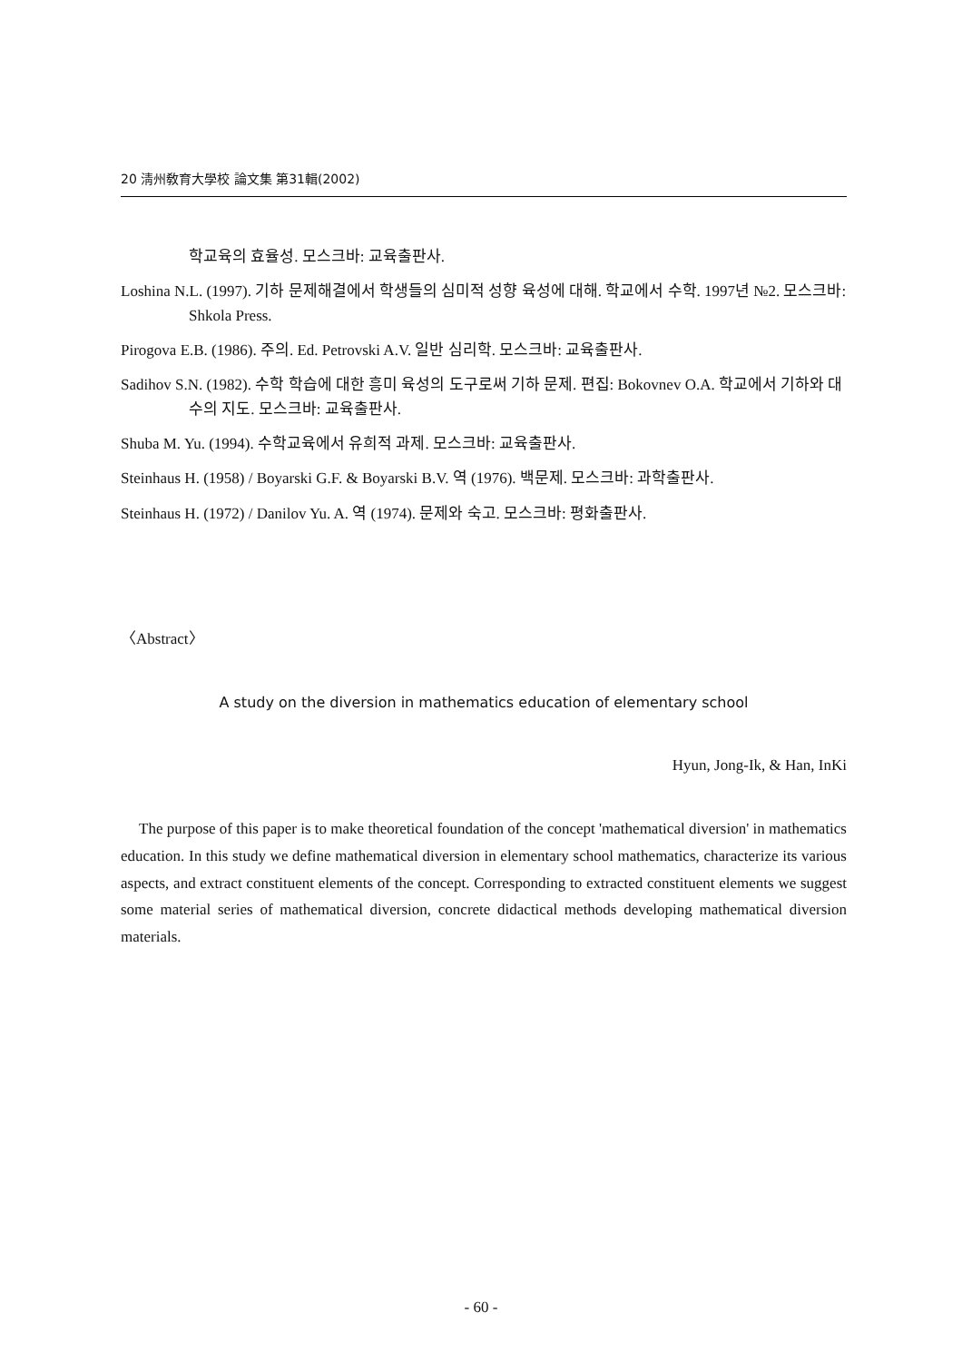20 淸州敎育大學校 論文集 第31輯(2002)
학교육의 효율성. 모스크바: 교육출판사.
Loshina N.L. (1997). 기하 문제해결에서 학생들의 심미적 성향 육성에 대해. 학교에서 수학. 1997년 №2. 모스크바: Shkola Press.
Pirogova E.B. (1986). 주의. Ed. Petrovski A.V. 일반 심리학. 모스크바: 교육출판사.
Sadihov S.N. (1982). 수학 학습에 대한 흥미 육성의 도구로써 기하 문제. 편집: Bokovnev O.A. 학교에서 기하와 대수의 지도. 모스크바: 교육출판사.
Shuba M. Yu. (1994). 수학교육에서 유희적 과제. 모스크바: 교육출판사.
Steinhaus H. (1958) / Boyarski G.F. & Boyarski B.V. 역 (1976). 백문제. 모스크바: 과학출판사.
Steinhaus H. (1972) / Danilov Yu. A. 역 (1974). 문제와 숙고. 모스크바: 평화출판사.
〈Abstract〉
A study on the diversion in mathematics education of elementary school
Hyun, Jong-Ik, & Han, InKi
The purpose of this paper is to make theoretical foundation of the concept 'mathematical diversion' in mathematics education. In this study we define mathematical diversion in elementary school mathematics, characterize its various aspects, and extract constituent elements of the concept. Corresponding to extracted constituent elements we suggest some material series of mathematical diversion, concrete didactical methods developing mathematical diversion materials.
- 60 -